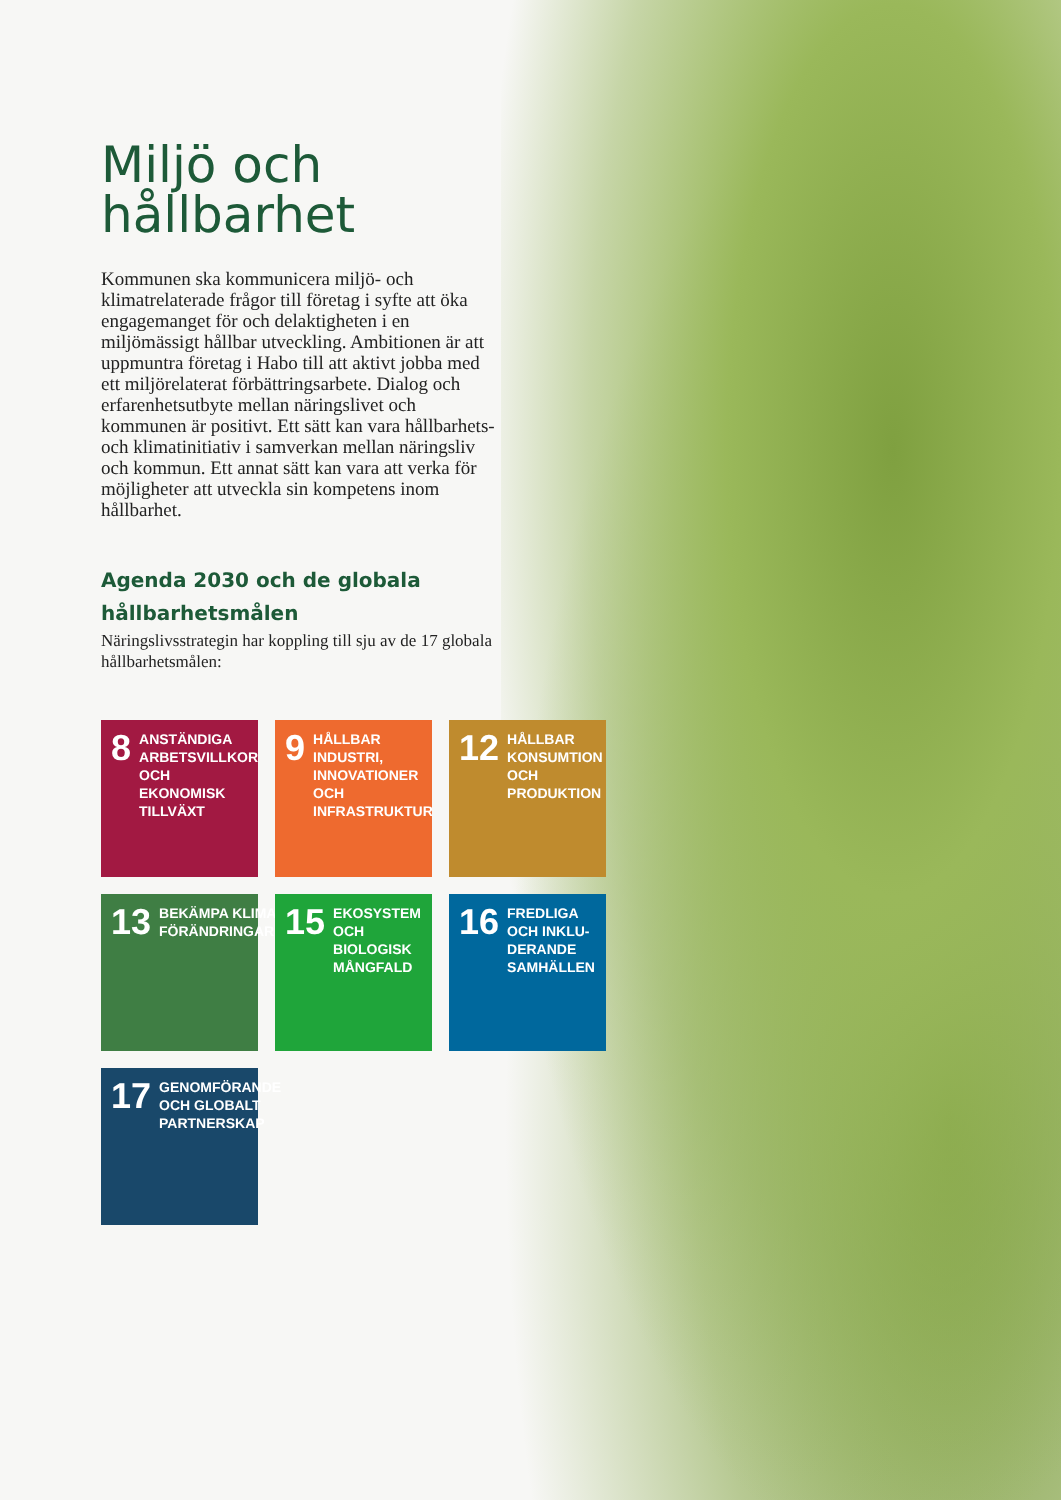Miljö och hållbarhet
Kommunen ska kommunicera miljö- och klimatrelaterade frågor till företag i syfte att öka engagemanget för och delaktigheten i en miljömässigt hållbar utveckling. Ambitionen är att uppmuntra företag i Habo till att aktivt jobba med ett miljörelaterat förbättringsarbete. Dialog och erfarenhetsutbyte mellan närings­livet och kommunen är positivt. Ett sätt kan vara hållbarhets- och klimatinitiativ i samverkan mellan näringsliv och kommun. Ett annat sätt kan vara att verka för möjligheter att utveckla sin kompetens inom hållbarhet.
Agenda 2030 och de globala hållbarhetsmålen
Näringslivsstrategin har koppling till sju av de 17 globala hållbarhetsmålen:
8 ANSTÄNDIGA ARBETSVILLKOR OCH EKONOMISK TILLVÄXT
9 HÅLLBAR INDUSTRI, INNOVATIONER OCH INFRASTRUKTUR
12 HÅLLBAR KONSUMTION OCH PRODUKTION
13 BEKÄMPA KLIMAT-FÖRÄNDRINGARNA
15 EKOSYSTEM OCH BIOLOGISK MÅNGFALD
16 FREDLIGA OCH INKLU-DERANDE SAMHÄLLEN
17 GENOMFÖRANDE OCH GLOBALT PARTNERSKAP